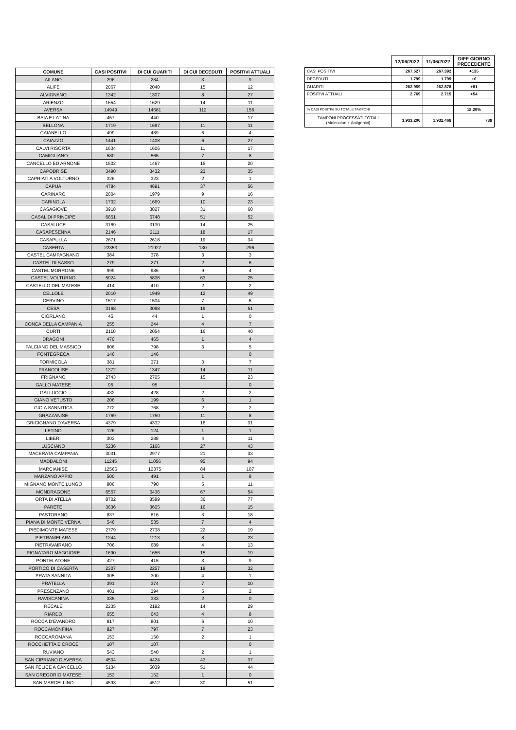| COMUNE | CASI POSITIVI | DI CUI GUARITI | DI CUI DECEDUTI | POSITIVI ATTUALI |
| --- | --- | --- | --- | --- |
| AILANO | 296 | 284 | 3 | 9 |
| ALIFE | 2067 | 2040 | 15 | 12 |
| ALVIGNANO | 1342 | 1307 | 8 | 27 |
| ARIENZO | 1654 | 1629 | 14 | 11 |
| AVERSA | 14949 | 14681 | 112 | 156 |
| BAIA E LATINA | 457 | 440 | | 17 |
| BELLONA | 1719 | 1697 | 11 | 11 |
| CAIANELLO | 499 | 489 | 6 | 4 |
| CAIAZZO | 1441 | 1408 | 6 | 27 |
| CALVI RISORTA | 1634 | 1606 | 11 | 17 |
| CAMIGLIANO | 580 | 565 | 7 | 8 |
| CANCELLO ED ARNONE | 1502 | 1467 | 15 | 20 |
| CAPODRISE | 3490 | 3432 | 23 | 35 |
| CAPRIATI A VOLTURNO | 326 | 323 | 2 | 1 |
| CAPUA | 4784 | 4691 | 37 | 56 |
| CARINARO | 2004 | 1979 | 9 | 16 |
| CARINOLA | 1702 | 1669 | 10 | 23 |
| CASAGIOVE | 3918 | 3827 | 31 | 60 |
| CASAL DI PRINCIPE | 6851 | 6748 | 51 | 52 |
| CASALUCE | 3169 | 3130 | 14 | 25 |
| CASAPESENNA | 2146 | 2111 | 18 | 17 |
| CASAPULLA | 2671 | 2618 | 19 | 34 |
| CASERTA | 22353 | 21927 | 130 | 296 |
| CASTEL CAMPAGNANO | 384 | 378 | 3 | 3 |
| CASTEL DI SASSO | 279 | 271 | 2 | 6 |
| CASTEL MORRONE | 999 | 986 | 9 | 4 |
| CASTEL VOLTURNO | 5924 | 5836 | 63 | 25 |
| CASTELLO DEL MATESE | 414 | 410 | 2 | 2 |
| CELLOLE | 2010 | 1949 | 12 | 49 |
| CERVINO | 1517 | 1504 | 7 | 6 |
| CESA | 3168 | 3098 | 19 | 51 |
| CIORLANO | 45 | 44 | 1 | 0 |
| CONCA DELLA CAMPANIA | 255 | 244 | 4 | 7 |
| CURTI | 2110 | 2054 | 16 | 40 |
| DRAGONI | 470 | 465 | 1 | 4 |
| FALCIANO DEL MASSICO | 806 | 798 | 3 | 5 |
| FONTEGRECA | 146 | 146 | | 0 |
| FORMICOLA | 381 | 371 | 3 | 7 |
| FRANCOLISE | 1372 | 1347 | 14 | 11 |
| FRIGNANO | 2743 | 2705 | 15 | 23 |
| GALLO MATESE | 95 | 95 | | 0 |
| GALLUCCIO | 432 | 428 | 2 | 2 |
| GIANO VETUSTO | 206 | 199 | 6 | 1 |
| GIOIA SANNITICA | 772 | 768 | 2 | 2 |
| GRAZZANISE | 1769 | 1750 | 11 | 8 |
| GRICIGNANO D'AVERSA | 4379 | 4332 | 16 | 31 |
| LETINO | 126 | 124 | 1 | 1 |
| LIBERI | 303 | 288 | 4 | 11 |
| LUSCIANO | 5236 | 5166 | 27 | 43 |
| MACERATA CAMPANIA | 3031 | 2977 | 21 | 33 |
| MADDALONI | 11245 | 11056 | 95 | 94 |
| MARCIANISE | 12566 | 12375 | 84 | 107 |
| MARZANO APPIO | 500 | 491 | 1 | 8 |
| MIGNANO MONTE LUNGO | 806 | 790 | 5 | 11 |
| MONDRAGONE | 6557 | 6436 | 67 | 54 |
| ORTA DI ATELLA | 8702 | 8589 | 36 | 77 |
| PARETE | 3636 | 3605 | 16 | 15 |
| PASTORANO | 837 | 816 | 3 | 18 |
| PIANA DI MONTE VERNA | 546 | 535 | 7 | 4 |
| PIEDIMONTE MATESE | 2779 | 2738 | 22 | 19 |
| PIETRAMELARA | 1244 | 1213 | 8 | 23 |
| PIETRAVAIRANO | 706 | 689 | 4 | 13 |
| PIGNATARO MAGGIORE | 1690 | 1656 | 15 | 19 |
| PONTELATONE | 427 | 415 | 3 | 9 |
| PORTICO DI CASERTA | 2307 | 2257 | 18 | 32 |
| PRATA SANNITA | 305 | 300 | 4 | 1 |
| PRATELLA | 391 | 374 | 7 | 10 |
| PRESENZANO | 401 | 394 | 5 | 2 |
| RAVISCANINA | 335 | 333 | 2 | 0 |
| RECALE | 2235 | 2192 | 14 | 29 |
| RIARDO | 655 | 643 | 4 | 8 |
| ROCCA D'EVANDRO | 817 | 801 | 6 | 10 |
| ROCCAMONFINA | 827 | 797 | 7 | 23 |
| ROCCAROMANA | 153 | 150 | 2 | 1 |
| ROCCHETTA E CROCE | 107 | 107 | | 0 |
| RUVIANO | 543 | 540 | 2 | 1 |
| SAN CIPRIANO D'AVERSA | 4504 | 4424 | 43 | 37 |
| SAN FELICE A CANCELLO | 5134 | 5039 | 51 | 44 |
| SAN GREGORIO MATESE | 153 | 152 | 1 | 0 |
| SAN MARCELLINO | 4593 | 4512 | 30 | 51 |
| | 12/06/2022 | 11/06/2022 | DIFF GIORNO PRECEDENTE |
| CASI POSITIVI | 267.527 | 267.392 | +135 |
| DECEDUTI | 1.799 | 1.799 | +0 |
| GUARITI | 262.959 | 262.878 | +81 |
| POSITIVI ATTUALI | 2.769 | 2.715 | +54 |
| % CASI POSITIVI SU TOTALE TAMPONI | | | 18,29% |
| TAMPONI PROCESSATI TOTALI (Molecolari + Antigenici) | 1.933.206 | 1.932.468 | 738 |